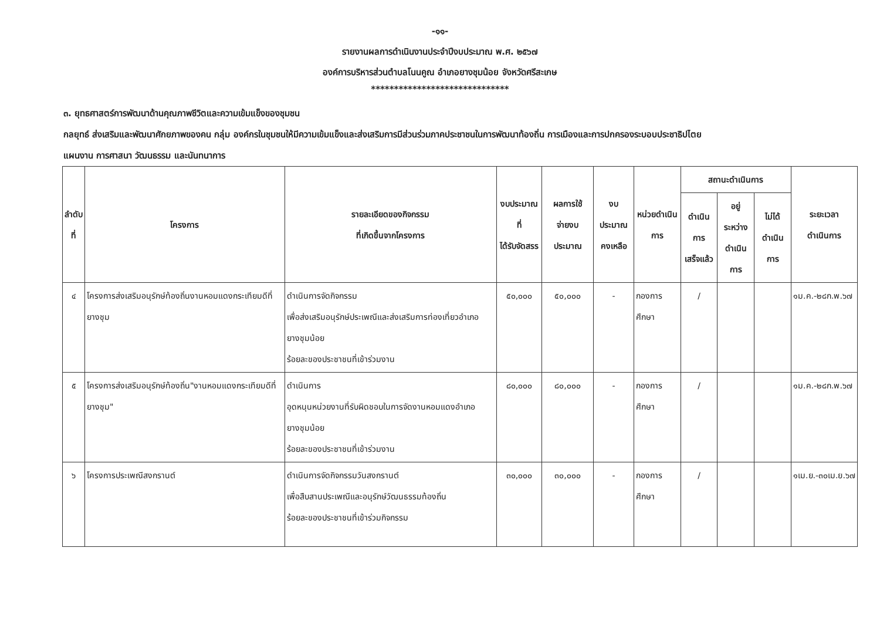-๑๑-
รายงานผลการดำเนินงานประจำปีงบประมาณ พ.ศ. ๒๕๖๗
องค์การบริหารส่วนตำบลโนนคูณ อำเภอยางชุมน้อย จังหวัดศรีสะเกษ
******************************
๓. ยุทธศาสตร์การพัฒนาด้านคุณภาพชีวิตและความเข้มแข็งของชุมชน
กลยุทธ์ ส่งเสริมและพัฒนาศักยภาพของคน กลุ่ม องค์กรในชุมชนให้มีความเข้มแข็งและส่งเสริมการมีส่วนร่วมภาคประชาชนในการพัฒนาท้องถิ่น การเมืองและการปกครองระบอบประชาธิปไตย
แผนงาน การศาสนา วัฒนธรรม และนันทนาการ
| ลำดับ ที่ | โครงการ | รายละเอียดของกิจกรรม ที่เกิดขึ้นจากโครงการ | งบประมาณที่ ได้รับจัดสรร | ผลการใช้ จ่ายงบประมาณ | งบประมาณ คงเหลือ | หน่วยดำเนิน การ | สถานะดำเนินการ | | | ระยะเวลา ดำเนินการ |
| --- | --- | --- | --- | --- | --- | --- | --- | --- | --- | --- |
| | | | | | | | ดำเนินการ เสร็จแล้ว | อยู่ระหว่าง ดำเนินการ | ไม่ได้ ดำเนินการ | |
| ๔ | โครงการส่งเสริมอนุรักษ์ท้องถิ่นงานหอมแดงกระเทียมดีที่ยางชุม | ดำเนินการจัดกิจกรรม เพื่อส่งเสริมอนุรักษ์ประเพณีและส่งเสริมการท่องเที่ยวอำเภอยางชุมน้อย ร้อยละของประชาชนที่เข้าร่วมงาน | ๕๐,๐๐๐ | ๕๐,๐๐๐ | - | กองการศึกษา | / | | | ๑ม.ค.-๒๘ก.พ.๖๗ |
| ๕ | โครงการส่งเสริมอนุรักษ์ท้องถิ่น"งานหอมแดงกระเทียมดีที่ยางชุม" | ดำเนินการ อุดหนุนหน่วยงานที่รับผิดชอบในการจัดงานหอมแดงอำเภอยางชุมน้อย ร้อยละของประชาชนที่เข้าร่วมงาน | ๘๐,๐๐๐ | ๘๐,๐๐๐ | - | กองการศึกษา | / | | | ๑ม.ค.-๒๘ก.พ.๖๗ |
| ๖ | โครงการประเพณีสงกรานต์ | ดำเนินการจัดกิจกรรมวันสงกรานต์ เพื่อสืบสานประเพณีและอนุรักษ์วัฒนธรรมท้องถิ่น ร้อยละของประชาชนที่เข้าร่วมกิจกรรม | ๓๐,๐๐๐ | ๓๐,๐๐๐ | - | กองการศึกษา | / | | | ๑เม.ย.-๓๐เม.ย.๖๗ |